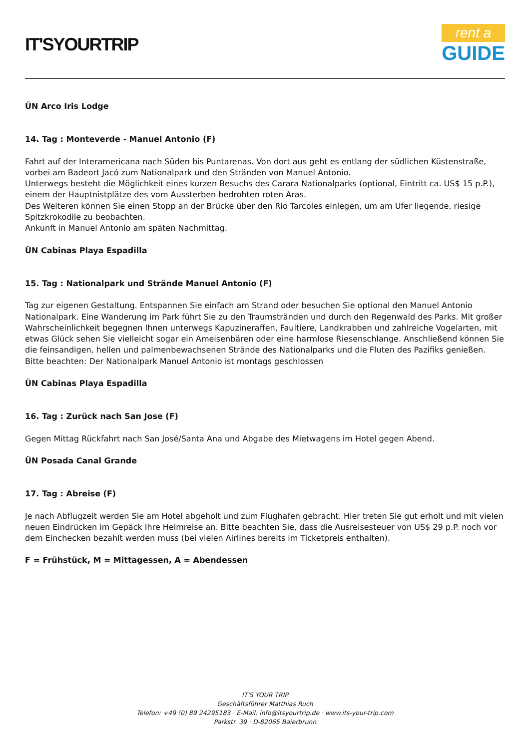IT'SYOURTRIP
rent a
GUIDE
ÜN Arco Iris Lodge
14. Tag : Monteverde - Manuel Antonio (F)
Fahrt auf der Interamericana nach Süden bis Puntarenas. Von dort aus geht es entlang der südlichen Küstenstraße, vorbei am Badeort Jacó zum Nationalpark und den Stränden von Manuel Antonio.
Unterwegs besteht die Möglichkeit eines kurzen Besuchs des Carara Nationalparks (optional, Eintritt ca. US$ 15 p.P.), einem der Hauptnistplätze des vom Aussterben bedrohten roten Aras.
Des Weiteren können Sie einen Stopp an der Brücke über den Rio Tarcoles einlegen, um am Ufer liegende, riesige Spitzkrokodile zu beobachten.
Ankunft in Manuel Antonio am späten Nachmittag.
ÜN Cabinas Playa Espadilla
15. Tag : Nationalpark und Strände Manuel Antonio (F)
Tag zur eigenen Gestaltung. Entspannen Sie einfach am Strand oder besuchen Sie optional den Manuel Antonio Nationalpark. Eine Wanderung im Park führt Sie zu den Traumstränden und durch den Regenwald des Parks. Mit großer Wahrscheinlichkeit begegnen Ihnen unterwegs Kapuzineraffen, Faultiere, Landkrabben und zahlreiche Vogelarten, mit etwas Glück sehen Sie vielleicht sogar ein Ameisenbären oder eine harmlose Riesenschlange. Anschließend können Sie die feinsandigen, hellen und palmenbewachsenen Strände des Nationalparks und die Fluten des Pazifiks genießen.
Bitte beachten: Der Nationalpark Manuel Antonio ist montags geschlossen
ÜN Cabinas Playa Espadilla
16. Tag : Zurück nach San Jose (F)
Gegen Mittag Rückfahrt nach San José/Santa Ana und Abgabe des Mietwagens im Hotel gegen Abend.
ÜN Posada Canal Grande
17. Tag : Abreise (F)
Je nach Abflugzeit werden Sie am Hotel abgeholt und zum Flughafen gebracht. Hier treten Sie gut erholt und mit vielen neuen Eindrücken im Gepäck Ihre Heimreise an. Bitte beachten Sie, dass die Ausreisesteuer von US$ 29 p.P. noch vor dem Einchecken bezahlt werden muss (bei vielen Airlines bereits im Ticketpreis enthalten).
F = Frühstück, M = Mittagessen, A = Abendessen
IT'S YOUR TRIP
Geschäftsführer Matthias Ruch
Telefon: +49 (0) 89 24295183 · E-Mail: info@itsyourtrip.de · www.its-your-trip.com
Parkstr. 39 · D-82065 Baierbrunn